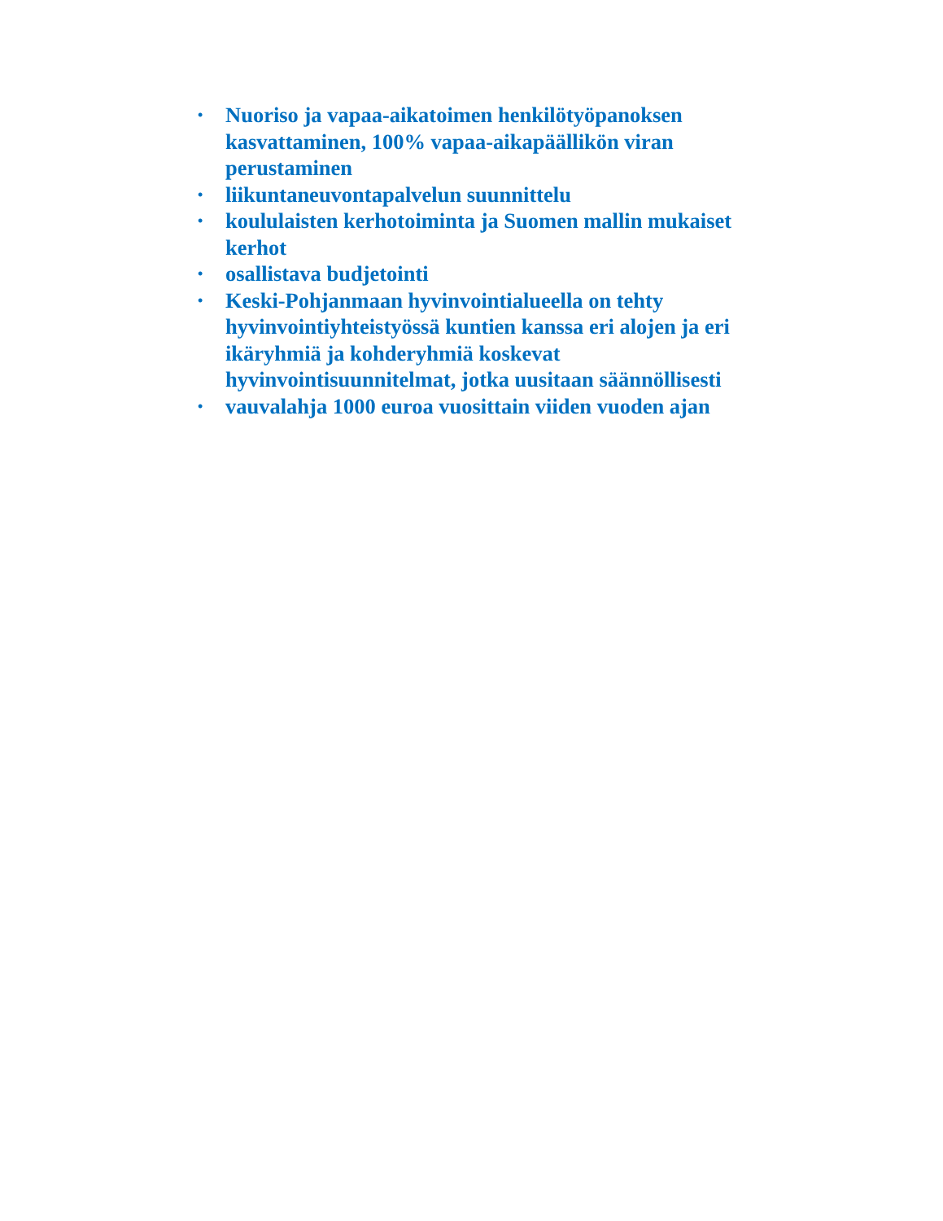• Nuoriso ja vapaa-aikatoimen henkilötyöpanoksen kasvattaminen, 100% vapaa-aikapäällikön viran perustaminen
• liikuntaneuvontapalvelun suunnittelu
• koululaisten kerhotoiminta ja Suomen mallin mukaiset kerhot
• osallistava budjetointi
• Keski-Pohjanmaan hyvinvointialueella on tehty hyvinvointiyhteistyössä kuntien kanssa eri alojen ja eri ikäryhmiä ja kohderyhmiä koskevat hyvinvointisuunnitelmat, jotka uusitaan säännöllisesti
• vauvalahja 1000 euroa vuosittain viiden vuoden ajan